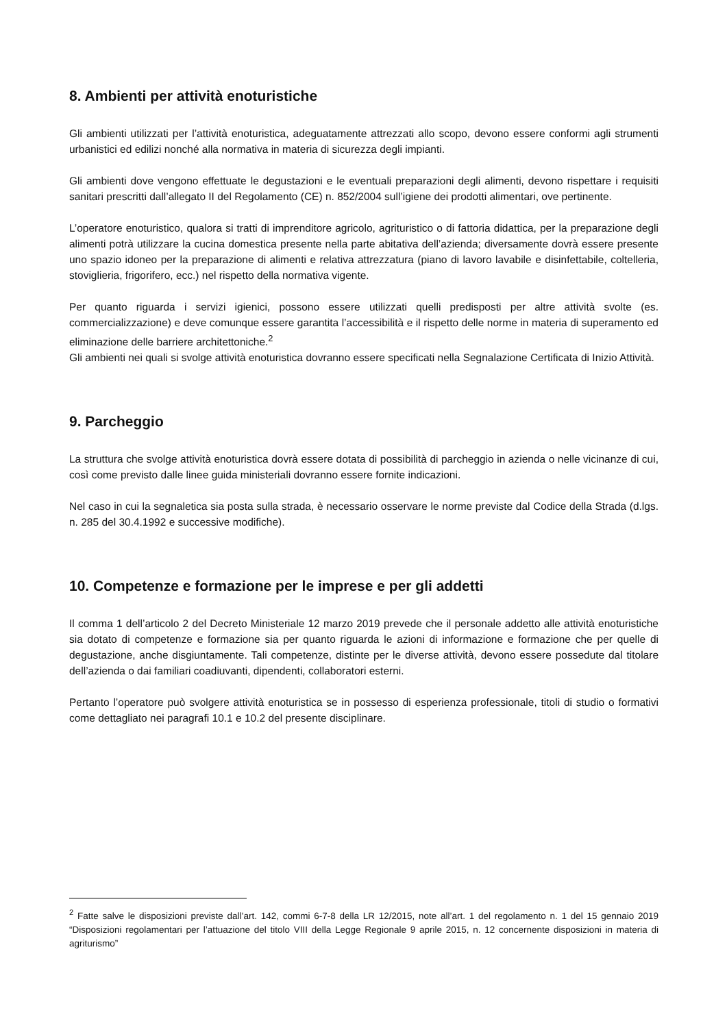8. Ambienti per attività enoturistiche
Gli ambienti utilizzati per l’attività enoturistica, adeguatamente attrezzati allo scopo, devono essere conformi agli strumenti urbanistici ed edilizi nonché alla normativa in materia di sicurezza degli impianti.
Gli ambienti dove vengono effettuate le degustazioni e le eventuali preparazioni degli alimenti, devono rispettare i requisiti sanitari prescritti dall’allegato II del Regolamento (CE) n. 852/2004 sull’igiene dei prodotti alimentari, ove pertinente.
L’operatore enoturistico, qualora si tratti di imprenditore agricolo, agrituristico o di fattoria didattica, per la preparazione degli alimenti potrà utilizzare la cucina domestica presente nella parte abitativa dell’azienda; diversamente dovrà essere presente uno spazio idoneo per la preparazione di alimenti e relativa attrezzatura (piano di lavoro lavabile e disinfettabile, coltelleria, stoviglieria, frigorifero, ecc.) nel rispetto della normativa vigente.
Per quanto riguarda i servizi igienici, possono essere utilizzati quelli predisposti per altre attività svolte (es. commercializzazione) e deve comunque essere garantita l’accessibilità e il rispetto delle norme in materia di superamento ed eliminazione delle barriere architettoniche.<sup>2</sup>
Gli ambienti nei quali si svolge attività enoturistica dovranno essere specificati nella Segnalazione Certificata di Inizio Attività.
9. Parcheggio
La struttura che svolge attività enoturistica dovrà essere dotata di possibilità di parcheggio in azienda o nelle vicinanze di cui, così come previsto dalle linee guida ministeriali dovranno essere fornite indicazioni.
Nel caso in cui la segnaletica sia posta sulla strada, è necessario osservare le norme previste dal Codice della Strada (d.lgs. n. 285 del 30.4.1992 e successive modifiche).
10. Competenze e formazione per le imprese e per gli addetti
Il comma 1 dell’articolo 2 del Decreto Ministeriale 12 marzo 2019 prevede che il personale addetto alle attività enoturistiche sia dotato di competenze e formazione sia per quanto riguarda le azioni di informazione e formazione che per quelle di degustazione, anche disgiuntamente. Tali competenze, distinte per le diverse attività, devono essere possedute dal titolare dell’azienda o dai familiari coadiuvanti, dipendenti, collaboratori esterni.
Pertanto l’operatore può svolgere attività enoturistica se in possesso di esperienza professionale, titoli di studio o formativi come dettagliato nei paragrafi 10.1 e 10.2 del presente disciplinare.
<sup>2</sup> Fatte salve le disposizioni previste dall’art. 142, commi 6-7-8 della LR 12/2015, note all’art. 1 del regolamento n. 1 del 15 gennaio 2019 “Disposizioni regolamentari per l’attuazione del titolo VIII della Legge Regionale 9 aprile 2015, n. 12 concernente disposizioni in materia di agriturismo”